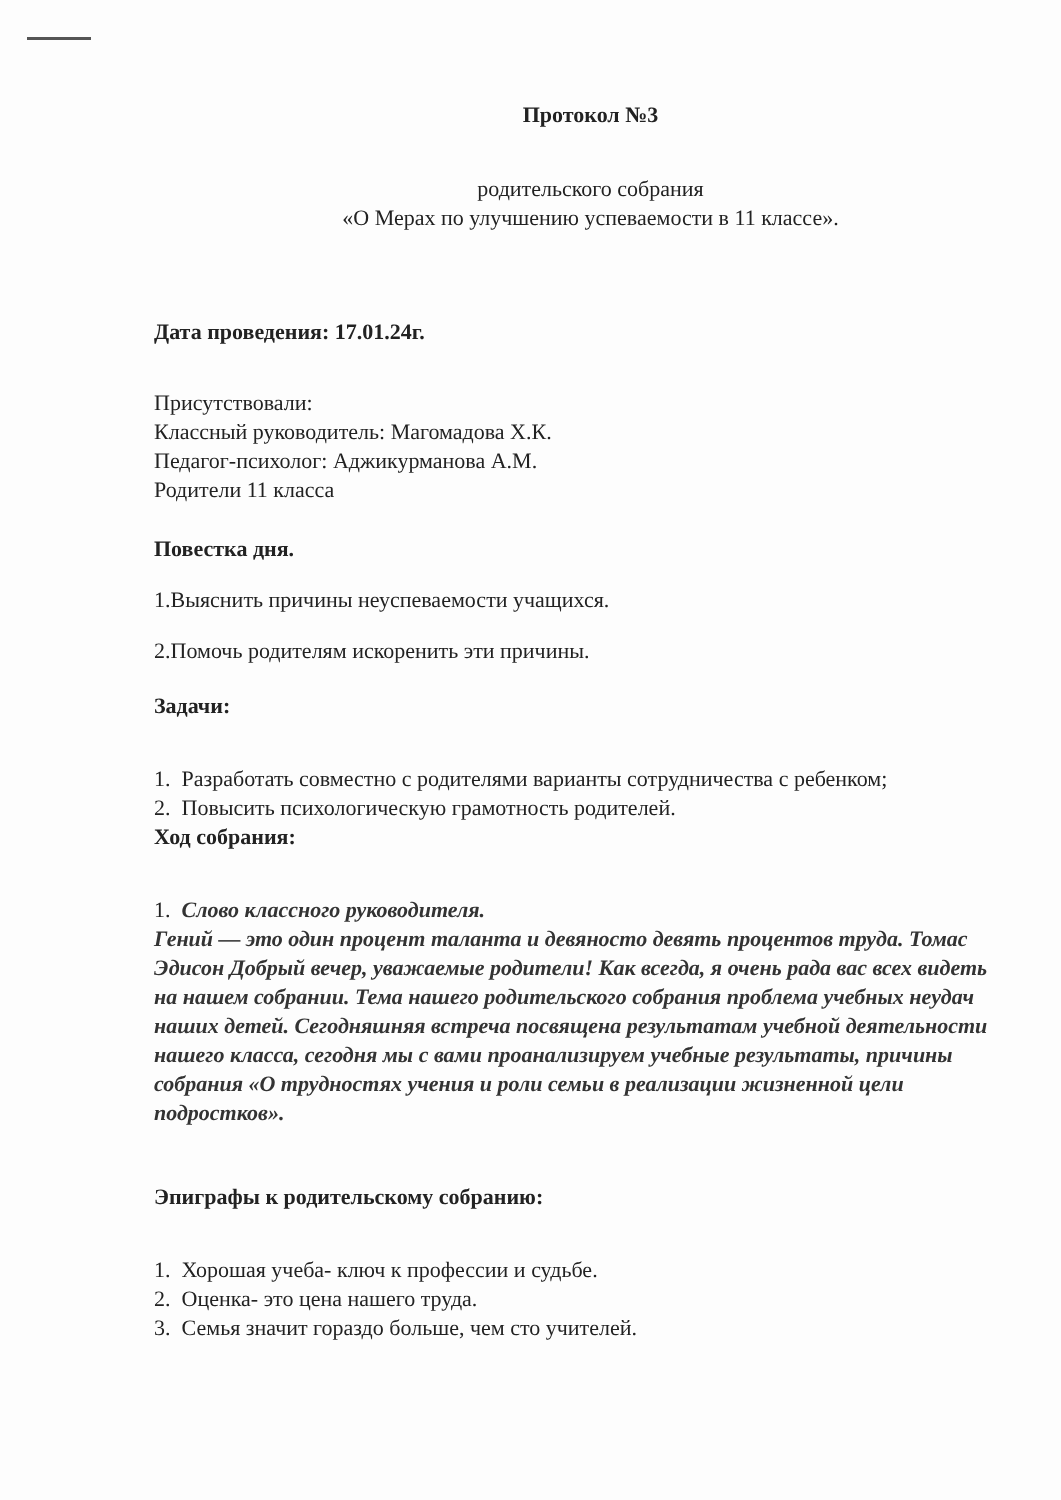Протокол №3
родительского собрания
«О Мерах по улучшению успеваемости в 11 классе».
Дата проведения: 17.01.24г.
Присутствовали:
Классный руководитель: Магомадова Х.К.
Педагог-психолог: Аджикурманова А.М.
Родители 11 класса
Повестка дня.
1.Выяснить причины неуспеваемости учащихся.
2.Помочь родителям искоренить эти причины.
Задачи:
1. Разработать совместно с родителями варианты сотрудничества с ребенком;
2. Повысить психологическую грамотность родителей.
Ход собрания:
1. Слово классного руководителя.
Гений — это один процент таланта и девяносто девять процентов труда. Томас Эдисон Добрый вечер, уважаемые родители! Как всегда, я очень рада вас всех видеть на нашем собрании. Тема нашего родительского собрания проблема учебных неудач наших детей. Сегодняшняя встреча посвящена результатам учебной деятельности нашего класса, сегодня мы с вами проанализируем учебные результаты, причины собрания «О трудностях учения и роли семьи в реализации жизненной цели подростков».
Эпиграфы к родительскому собранию:
1. Хорошая учеба- ключ к профессии и судьбе.
2. Оценка- это цена нашего труда.
3. Семья значит гораздо больше, чем сто учителей.